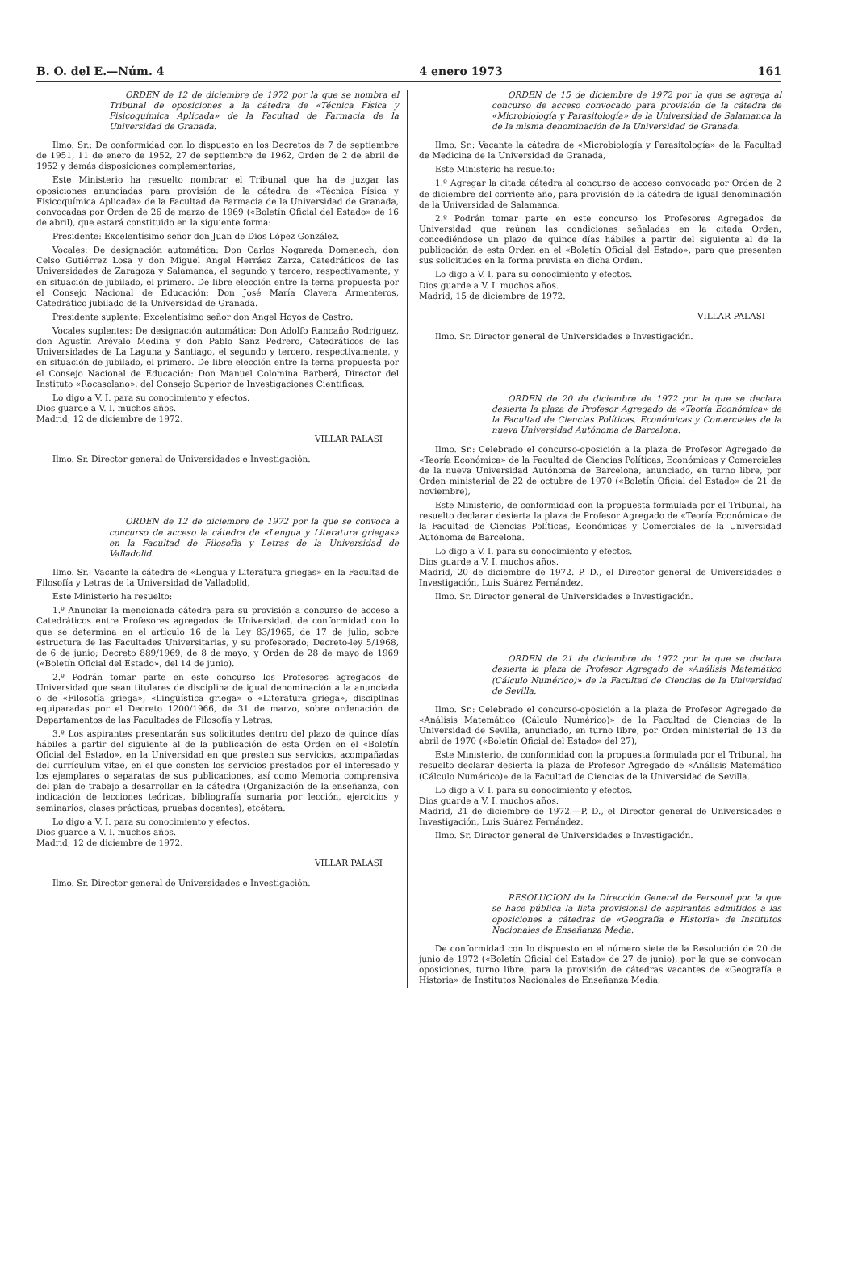B. O. del E.—Núm. 4 4 enero 1973 161
ORDEN de 12 de diciembre de 1972 por la que se nombra el Tribunal de oposiciones a la cátedra de «Técnica Física y Fisicoquímica Aplicada» de la Facultad de Farmacia de la Universidad de Granada.
Ilmo. Sr.: De conformidad con lo dispuesto en los Decretos de 7 de septiembre de 1951, 11 de enero de 1952, 27 de septiembre de 1962, Orden de 2 de abril de 1952 y demás disposiciones complementarias,
Este Ministerio ha resuelto nombrar el Tribunal que ha de juzgar las oposiciones anunciadas para provisión de la cátedra de «Técnica Física y Fisicoquímica Aplicada» de la Facultad de Farmacia de la Universidad de Granada, convocadas por Orden de 26 de marzo de 1969 («Boletín Oficial del Estado» de 16 de abril), que estará constituido en la siguiente forma:
Presidente: Excelentísimo señor don Juan de Dios López González.
Vocales: De designación automática: Don Carlos Nogareda Domenech, don Celso Gutiérrez Losa y don Miguel Angel Herráez Zarza, Catedráticos de las Universidades de Zaragoza y Salamanca, el segundo y tercero, respectivamente, y en situación de jubilado, el primero. De libre elección entre la terna propuesta por el Consejo Nacional de Educación: Don José María Clavera Armenteros, Catedrático jubilado de la Universidad de Granada.
Presidente suplente: Excelentísimo señor don Angel Hoyos de Castro.
Vocales suplentes: De designación automática: Don Adolfo Rancaño Rodríguez, don Agustín Arévalo Medina y don Pablo Sanz Pedrero, Catedráticos de las Universidades de La Laguna y Santiago, el segundo y tercero, respectivamente, y en situación de jubilado, el primero. De libre elección entre la terna propuesta por el Consejo Nacional de Educación: Don Manuel Colomina Barberá, Director del Instituto «Rocasolano», del Consejo Superior de Investigaciones Científicas.
Lo digo a V. I. para su conocimiento y efectos.
Dios guarde a V. I. muchos años.
Madrid, 12 de diciembre de 1972.
VILLAR PALASI
Ilmo. Sr. Director general de Universidades e Investigación.
ORDEN de 12 de diciembre de 1972 por la que se convoca a concurso de acceso la cátedra de «Lengua y Literatura griegas» en la Facultad de Filosofía y Letras de la Universidad de Valladolid.
Ilmo. Sr.: Vacante la cátedra de «Lengua y Literatura griegas» en la Facultad de Filosofía y Letras de la Universidad de Valladolid,
Este Ministerio ha resuelto:
1.º Anunciar la mencionada cátedra para su provisión a concurso de acceso a Catedráticos entre Profesores agregados de Universidad, de conformidad con lo que se determina en el artículo 16 de la Ley 83/1965, de 17 de julio, sobre estructura de las Facultades Universitarias, y su profesorado; Decreto-ley 5/1968, de 6 de junio; Decreto 889/1969, de 8 de mayo, y Orden de 28 de mayo de 1969 («Boletín Oficial del Estado», del 14 de junio).
2.º Podrán tomar parte en este concurso los Profesores agregados de Universidad que sean titulares de disciplina de igual denominación a la anunciada o de «Filosofía griega», «Lingüística griega» o «Literatura griega», disciplinas equiparadas por el Decreto 1200/1966, de 31 de marzo, sobre ordenación de Departamentos de las Facultades de Filosofía y Letras.
3.º Los aspirantes presentarán sus solicitudes dentro del plazo de quince días hábiles a partir del siguiente al de la publicación de esta Orden en el «Boletín Oficial del Estado», en la Universidad en que presten sus servicios, acompañadas del currículum vitae, en el que consten los servicios prestados por el interesado y los ejemplares o separatas de sus publicaciones, así como Memoria comprensiva del plan de trabajo a desarrollar en la cátedra (Organización de la enseñanza, con indicación de lecciones teóricas, bibliografía sumaria por lección, ejercicios y seminarios, clases prácticas, pruebas docentes), etcétera.
Lo digo a V. I. para su conocimiento y efectos.
Dios guarde a V. I. muchos años.
Madrid, 12 de diciembre de 1972.
VILLAR PALASI
Ilmo. Sr. Director general de Universidades e Investigación.
ORDEN de 15 de diciembre de 1972 por la que se agrega al concurso de acceso convocado para provisión de la cátedra de «Microbiología y Parasitología» de la Universidad de Salamanca la de la misma denominación de la Universidad de Granada.
Ilmo. Sr.: Vacante la cátedra de «Microbiología y Parasitología» de la Facultad de Medicina de la Universidad de Granada,
Este Ministerio ha resuelto:
1.º Agregar la citada cátedra al concurso de acceso convocado por Orden de 2 de diciembre del corriente año, para provisión de la cátedra de igual denominación de la Universidad de Salamanca.
2.º Podrán tomar parte en este concurso los Profesores Agregados de Universidad que reúnan las condiciones señaladas en la citada Orden, concediéndose un plazo de quince días hábiles a partir del siguiente al de la publicación de esta Orden en el «Boletín Oficial del Estado», para que presenten sus solicitudes en la forma prevista en dicha Orden.
Lo digo a V. I. para su conocimiento y efectos.
Dios guarde a V. I. muchos años.
Madrid, 15 de diciembre de 1972.
VILLAR PALASI
Ilmo. Sr. Director general de Universidades e Investigación.
ORDEN de 20 de diciembre de 1972 por la que se declara desierta la plaza de Profesor Agregado de «Teoría Económica» de la Facultad de Ciencias Políticas, Económicas y Comerciales de la nueva Universidad Autónoma de Barcelona.
Ilmo. Sr.: Celebrado el concurso-oposición a la plaza de Profesor Agregado de «Teoría Económica» de la Facultad de Ciencias Políticas, Económicas y Comerciales de la nueva Universidad Autónoma de Barcelona, anunciado, en turno libre, por Orden ministerial de 22 de octubre de 1970 («Boletín Oficial del Estado» de 21 de noviembre),
Este Ministerio, de conformidad con la propuesta formulada por el Tribunal, ha resuelto declarar desierta la plaza de Profesor Agregado de «Teoría Económica» de la Facultad de Ciencias Políticas, Económicas y Comerciales de la Universidad Autónoma de Barcelona.
Lo digo a V. I. para su conocimiento y efectos.
Dios guarde a V. I. muchos años.
Madrid, 20 de diciembre de 1972. P. D., el Director general de Universidades e Investigación, Luis Suárez Fernández.
Ilmo. Sr. Director general de Universidades e Investigación.
ORDEN de 21 de diciembre de 1972 por la que se declara desierta la plaza de Profesor Agregado de «Análisis Matemático (Cálculo Numérico)» de la Facultad de Ciencias de la Universidad de Sevilla.
Ilmo. Sr.: Celebrado el concurso-oposición a la plaza de Profesor Agregado de «Análisis Matemático (Cálculo Numérico)» de la Facultad de Ciencias de la Universidad de Sevilla, anunciado, en turno libre, por Orden ministerial de 13 de abril de 1970 («Boletín Oficial del Estado» del 27),
Este Ministerio, de conformidad con la propuesta formulada por el Tribunal, ha resuelto declarar desierta la plaza de Profesor Agregado de «Análisis Matemático (Cálculo Numérico)» de la Facultad de Ciencias de la Universidad de Sevilla.
Lo digo a V. I. para su conocimiento y efectos.
Dios guarde a V. I. muchos años.
Madrid, 21 de diciembre de 1972.—P. D., el Director general de Universidades e Investigación, Luis Suárez Fernández.
Ilmo. Sr. Director general de Universidades e Investigación.
RESOLUCION de la Dirección General de Personal por la que se hace pública la lista provisional de aspirantes admitidos a las oposiciones a cátedras de «Geografía e Historia» de Institutos Nacionales de Enseñanza Media.
De conformidad con lo dispuesto en el número siete de la Resolución de 20 de junio de 1972 («Boletín Oficial del Estado» de 27 de junio), por la que se convocan oposiciones, turno libre, para la provisión de cátedras vacantes de «Geografía e Historia» de Institutos Nacionales de Enseñanza Media,